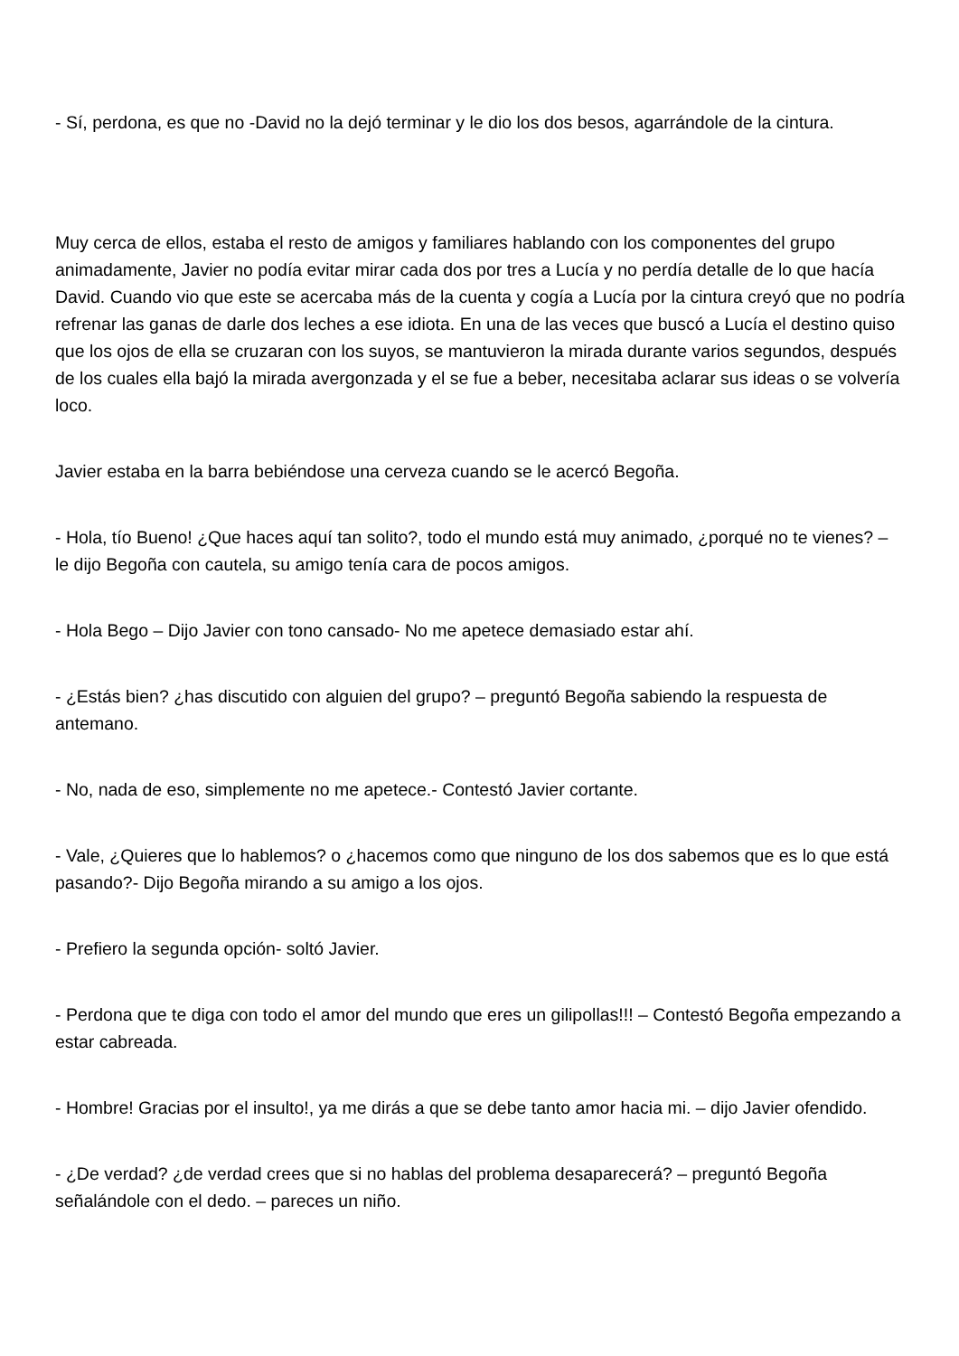- Sí, perdona, es que no -David no la dejó terminar y le dio los dos besos, agarrándole de la cintura.
Muy cerca de ellos, estaba el resto de amigos y familiares hablando con los componentes del grupo animadamente, Javier no podía evitar mirar cada dos por tres a Lucía y no perdía detalle de lo que hacía David. Cuando vio que este se acercaba más de la cuenta y cogía a Lucía por la cintura creyó que no podría refrenar las ganas de darle dos leches a ese idiota. En una de las veces que buscó a Lucía el destino quiso que los ojos de ella se cruzaran con los suyos, se mantuvieron la mirada durante varios segundos, después de los cuales ella bajó la mirada avergonzada y el se fue a beber, necesitaba aclarar sus ideas o se volvería loco.
Javier estaba en la barra bebiéndose una cerveza cuando se le acercó Begoña.
- Hola, tío Bueno! ¿Que haces aquí tan solito?, todo el mundo está muy animado, ¿porqué no te vienes? – le dijo Begoña con cautela, su amigo tenía cara de pocos amigos.
- Hola Bego – Dijo Javier con tono cansado- No me apetece demasiado estar ahí.
- ¿Estás bien? ¿has discutido con alguien del grupo? – preguntó Begoña sabiendo la respuesta de antemano.
- No, nada de eso, simplemente no me apetece.- Contestó Javier cortante.
- Vale, ¿Quieres que lo hablemos? o ¿hacemos como que ninguno de los dos sabemos que es lo que está pasando?- Dijo Begoña mirando a su amigo a los ojos.
- Prefiero la segunda opción- soltó Javier.
- Perdona que te diga con todo el amor del mundo que eres un gilipollas!!! – Contestó Begoña empezando a estar cabreada.
- Hombre! Gracias por el insulto!, ya me dirás a que se debe tanto amor hacia mi. – dijo Javier ofendido.
- ¿De verdad? ¿de verdad crees que si no hablas del problema desaparecerá? – preguntó Begoña señalándole con el dedo. – pareces un niño.